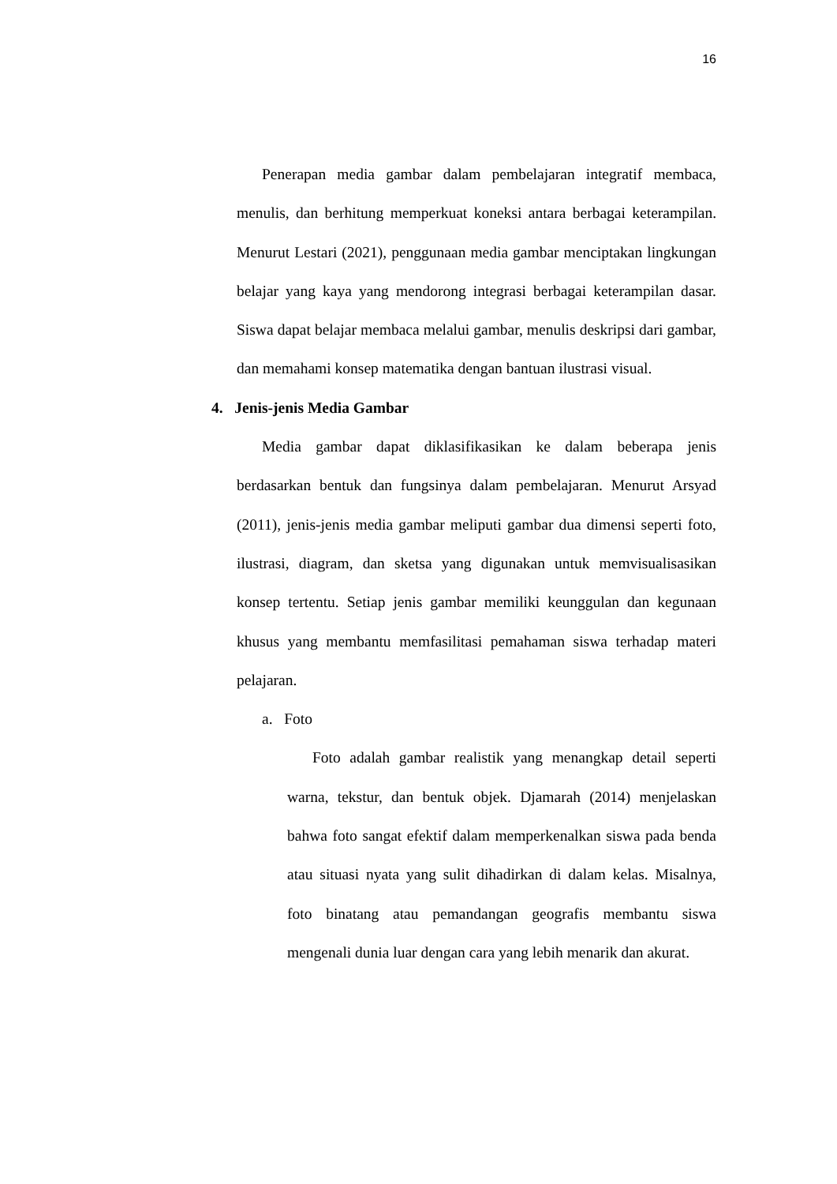16
Penerapan media gambar dalam pembelajaran integratif membaca, menulis, dan berhitung memperkuat koneksi antara berbagai keterampilan. Menurut Lestari (2021), penggunaan media gambar menciptakan lingkungan belajar yang kaya yang mendorong integrasi berbagai keterampilan dasar. Siswa dapat belajar membaca melalui gambar, menulis deskripsi dari gambar, dan memahami konsep matematika dengan bantuan ilustrasi visual.
4. Jenis-jenis Media Gambar
Media gambar dapat diklasifikasikan ke dalam beberapa jenis berdasarkan bentuk dan fungsinya dalam pembelajaran. Menurut Arsyad (2011), jenis-jenis media gambar meliputi gambar dua dimensi seperti foto, ilustrasi, diagram, dan sketsa yang digunakan untuk memvisualisasikan konsep tertentu. Setiap jenis gambar memiliki keunggulan dan kegunaan khusus yang membantu memfasilitasi pemahaman siswa terhadap materi pelajaran.
a. Foto
Foto adalah gambar realistik yang menangkap detail seperti warna, tekstur, dan bentuk objek. Djamarah (2014) menjelaskan bahwa foto sangat efektif dalam memperkenalkan siswa pada benda atau situasi nyata yang sulit dihadirkan di dalam kelas. Misalnya, foto binatang atau pemandangan geografis membantu siswa mengenali dunia luar dengan cara yang lebih menarik dan akurat.